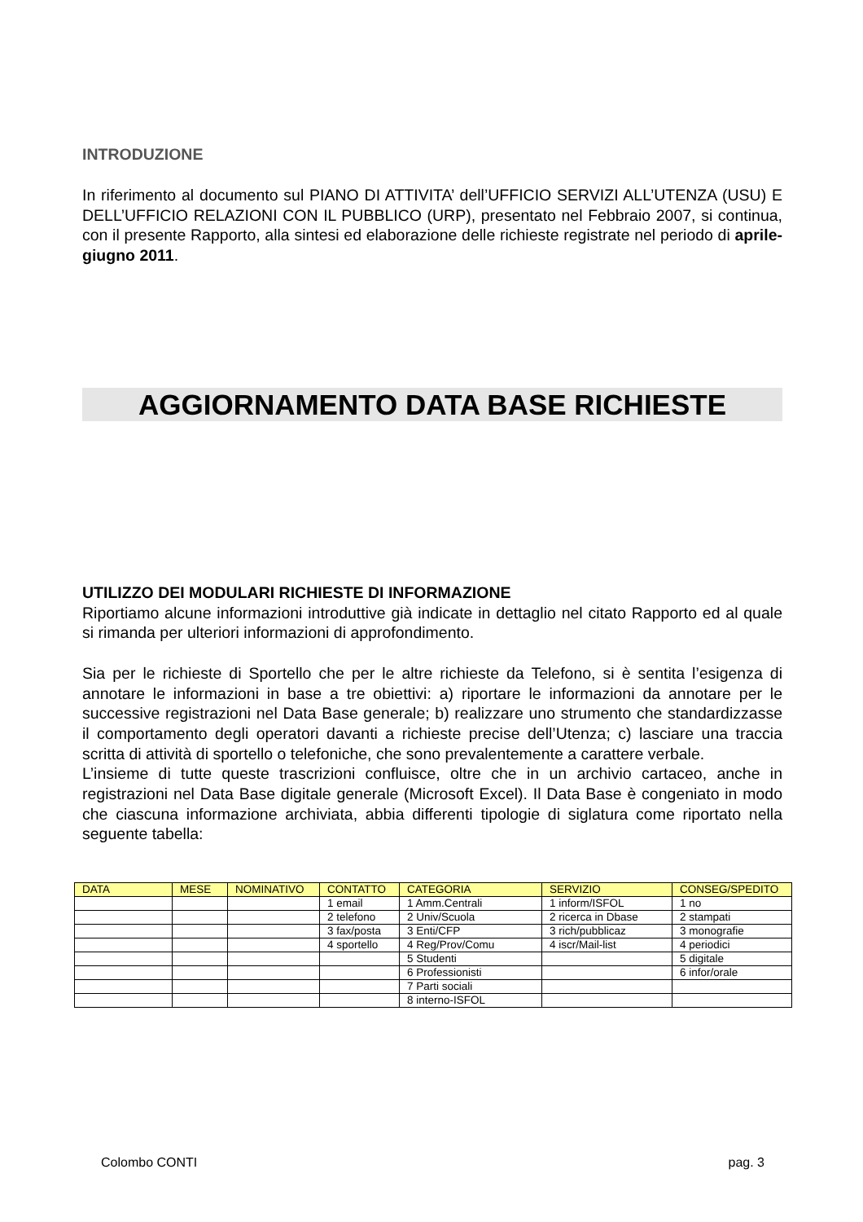INTRODUZIONE
In riferimento al documento sul PIANO DI ATTIVITA’ dell’UFFICIO SERVIZI ALL’UTENZA (USU) E DELL’UFFICIO RELAZIONI CON IL PUBBLICO (URP), presentato nel Febbraio 2007, si continua, con il presente Rapporto, alla sintesi ed elaborazione delle richieste registrate nel periodo di aprile-giugno 2011.
AGGIORNAMENTO DATA BASE RICHIESTE
UTILIZZO DEI MODULARI RICHIESTE DI INFORMAZIONE
Riportiamo alcune informazioni introduttive già indicate in dettaglio nel citato Rapporto ed al quale si rimanda per ulteriori informazioni di approfondimento.
Sia per le richieste di Sportello che per le altre richieste da Telefono, si è sentita l’esigenza di annotare le informazioni in base a tre obiettivi: a) riportare le informazioni da annotare per le successive registrazioni nel Data Base generale; b) realizzare uno strumento che standardizzasse il comportamento degli operatori davanti a richieste precise dell’Utenza; c) lasciare una traccia scritta di attività di sportello o telefoniche, che sono prevalentemente a carattere verbale.
L’insieme di tutte queste trascrizioni confluisce, oltre che in un archivio cartaceo, anche in registrazioni nel Data Base digitale generale (Microsoft Excel). Il Data Base è congeniato in modo che ciascuna informazione archiviata, abbia differenti tipologie di siglatura come riportato nella seguente tabella:
| DATA | MESE | NOMINATIVO | CONTATTO | CATEGORIA | SERVIZIO | CONSEG/SPEDITO |
| --- | --- | --- | --- | --- | --- | --- |
| | | | 1 email | 1 Amm.Centrali | 1 inform/ISFOL | 1 no |
| | | | 2 telefono | 2 Univ/Scuola | 2 ricerca in Dbase | 2 stampati |
| | | | 3 fax/posta | 3 Enti/CFP | 3 rich/pubblicaz | 3 monografie |
| | | | 4 sportello | 4 Reg/Prov/Comu | 4 iscr/Mail-list | 4 periodici |
| | | | | 5 Studenti | | 5 digitale |
| | | | | 6 Professionisti | | 6 infor/orale |
| | | | | 7 Parti sociali | | |
| | | | | 8 interno-ISFOL | | |
Colombo CONTI pag. 3